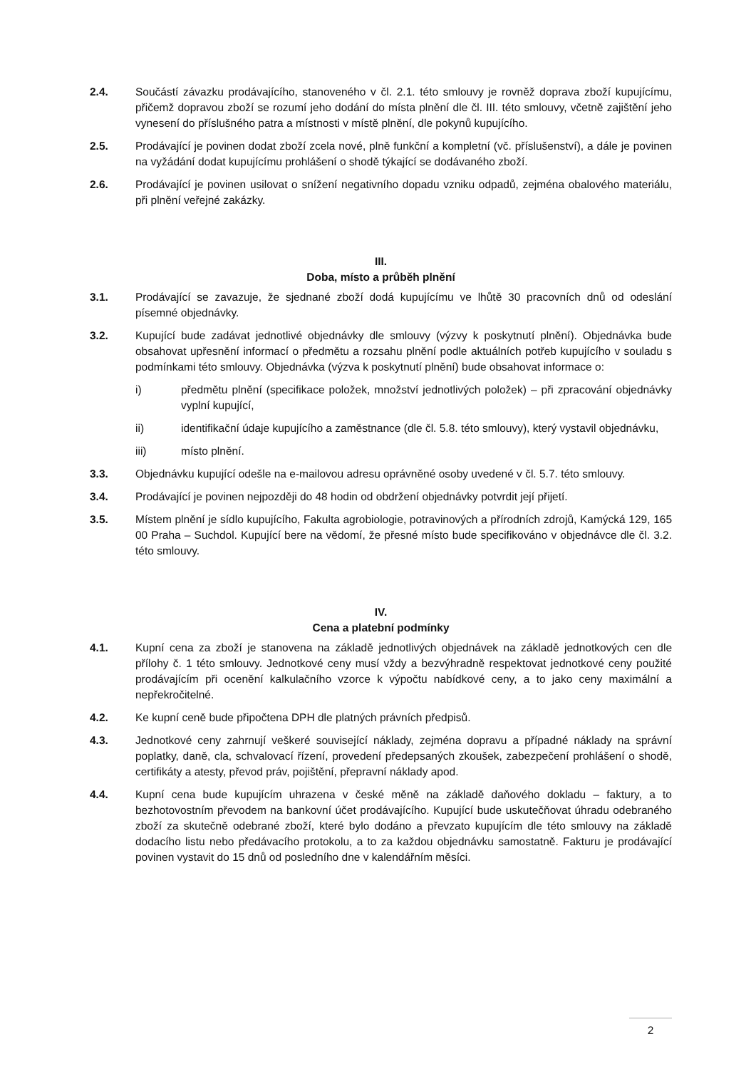2.4. Součástí závazku prodávajícího, stanoveného v čl. 2.1. této smlouvy je rovněž doprava zboží kupujícímu, přičemž dopravou zboží se rozumí jeho dodání do místa plnění dle čl. III. této smlouvy, včetně zajištění jeho vynesení do příslušného patra a místnosti v místě plnění, dle pokynů kupujícího.
2.5. Prodávající je povinen dodat zboží zcela nové, plně funkční a kompletní (vč. příslušenství), a dále je povinen na vyžádání dodat kupujícímu prohlášení o shodě týkající se dodávaného zboží.
2.6. Prodávající je povinen usilovat o snížení negativního dopadu vzniku odpadů, zejména obalového materiálu, při plnění veřejné zakázky.
III.
Doba, místo a průběh plnění
3.1. Prodávající se zavazuje, že sjednané zboží dodá kupujícímu ve lhůtě 30 pracovních dnů od odeslání písemné objednávky.
3.2. Kupující bude zadávat jednotlivé objednávky dle smlouvy (výzvy k poskytnutí plnění). Objednávka bude obsahovat upřesnění informací o předmětu a rozsahu plnění podle aktuálních potřeb kupujícího v souladu s podmínkami této smlouvy. Objednávka (výzva k poskytnutí plnění) bude obsahovat informace o:
i) předmětu plnění (specifikace položek, množství jednotlivých položek) – při zpracování objednávky vyplní kupující,
ii) identifikační údaje kupujícího a zaměstnance (dle čl. 5.8. této smlouvy), který vystavil objednávku,
iii) místo plnění.
3.3. Objednávku kupující odešle na e-mailovou adresu oprávněné osoby uvedené v čl. 5.7. této smlouvy.
3.4. Prodávající je povinen nejpozději do 48 hodin od obdržení objednávky potvrdit její přijetí.
3.5. Místem plnění je sídlo kupujícího, Fakulta agrobiologie, potravinových a přírodních zdrojů, Kamýcká 129, 165 00 Praha – Suchdol. Kupující bere na vědomí, že přesné místo bude specifikováno v objednávce dle čl. 3.2. této smlouvy.
IV.
Cena a platební podmínky
4.1. Kupní cena za zboží je stanovena na základě jednotlivých objednávek na základě jednotkových cen dle přílohy č. 1 této smlouvy. Jednotkové ceny musí vždy a bezvýhradně respektovat jednotkové ceny použité prodávajícím při ocenění kalkulačního vzorce k výpočtu nabídkové ceny, a to jako ceny maximální a nepřekročitelné.
4.2. Ke kupní ceně bude připočtena DPH dle platných právních předpisů.
4.3. Jednotkové ceny zahrnují veškeré související náklady, zejména dopravu a případné náklady na správní poplatky, daně, cla, schvalovací řízení, provedení předepsaných zkoušek, zabezpečení prohlášení o shodě, certifikáty a atesty, převod práv, pojištění, přepravní náklady apod.
4.4. Kupní cena bude kupujícím uhrazena v české měně na základě daňového dokladu – faktury, a to bezhotovostním převodem na bankovní účet prodávajícího. Kupující bude uskutečňovat úhradu odebraného zboží za skutečně odebrané zboží, které bylo dodáno a převzato kupujícím dle této smlouvy na základě dodacího listu nebo předávacího protokolu, a to za každou objednávku samostatně. Fakturu je prodávající povinen vystavit do 15 dnů od posledního dne v kalendářním měsíci.
2